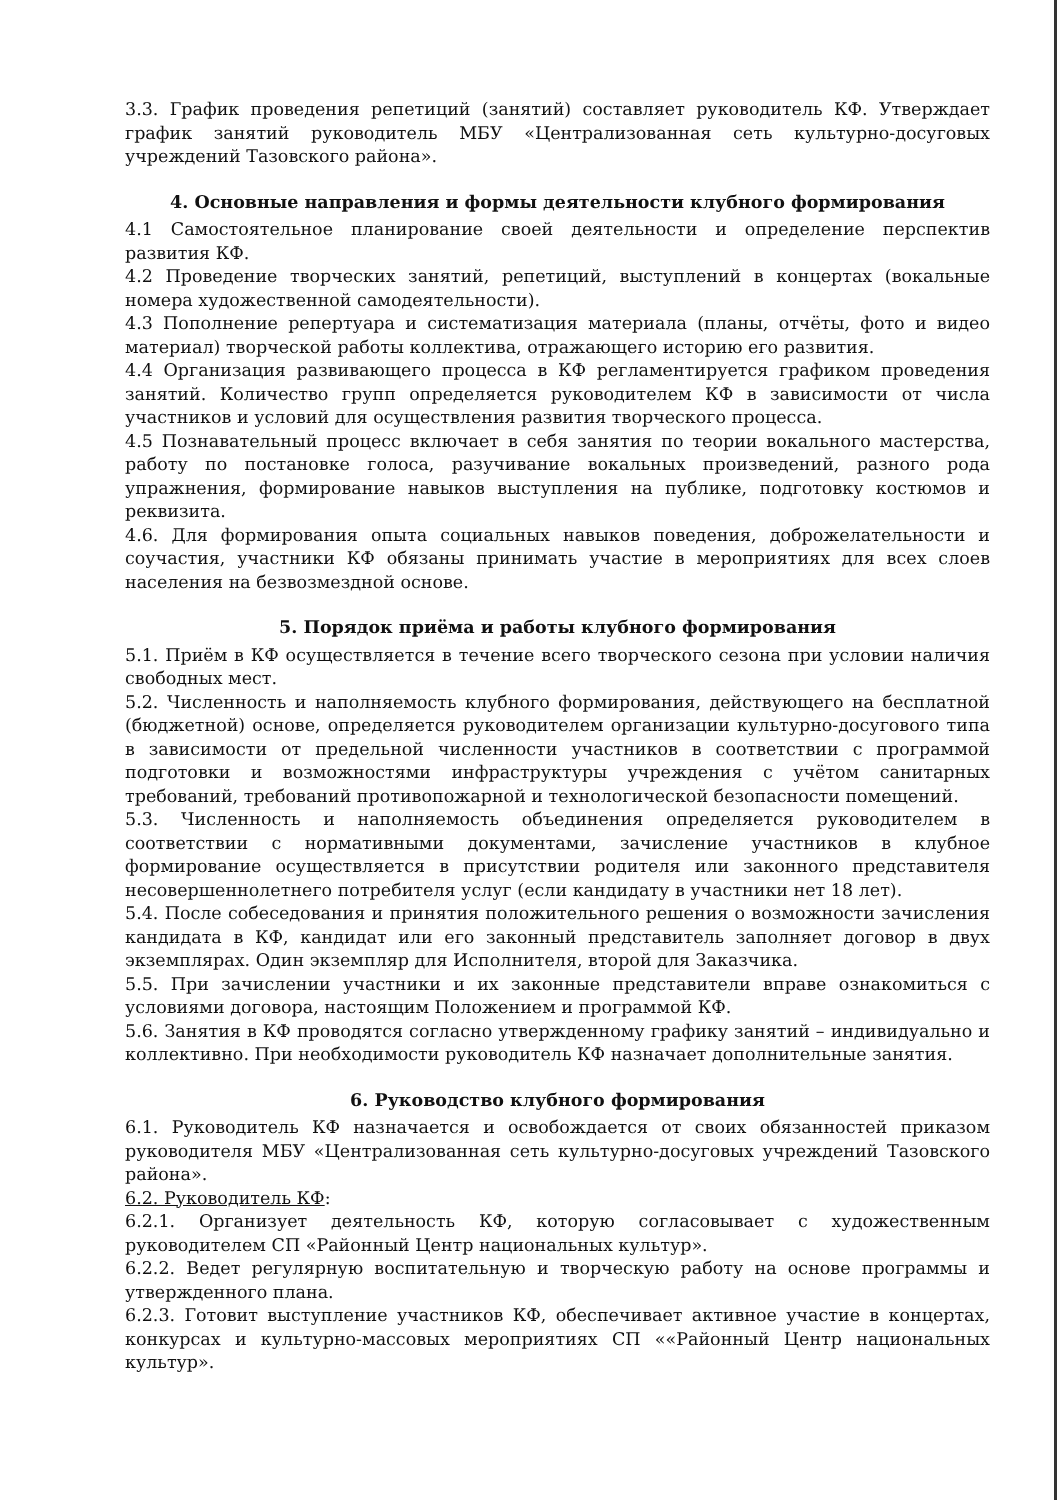3.3. График проведения репетиций (занятий) составляет руководитель КФ. Утверждает график занятий руководитель МБУ «Централизованная сеть культурно-досуговых учреждений Тазовского района».
4. Основные направления и формы деятельности клубного формирования
4.1 Самостоятельное планирование своей деятельности и определение перспектив развития КФ.
4.2 Проведение творческих занятий, репетиций, выступлений в концертах (вокальные номера художественной самодеятельности).
4.3 Пополнение репертуара и систематизация материала (планы, отчёты, фото и видео материал) творческой работы коллектива, отражающего историю его развития.
4.4 Организация развивающего процесса в КФ регламентируется графиком проведения занятий. Количество групп определяется руководителем КФ в зависимости от числа участников и условий для осуществления развития творческого процесса.
4.5 Познавательный процесс включает в себя занятия по теории вокального мастерства, работу по постановке голоса, разучивание вокальных произведений, разного рода упражнения, формирование навыков выступления на публике, подготовку костюмов и реквизита.
4.6. Для формирования опыта социальных навыков поведения, доброжелательности и соучастия, участники КФ обязаны принимать участие в мероприятиях для всех слоев населения на безвозмездной основе.
5. Порядок приёма и работы клубного формирования
5.1. Приём в КФ осуществляется в течение всего творческого сезона при условии наличия свободных мест.
5.2. Численность и наполняемость клубного формирования, действующего на бесплатной (бюджетной) основе, определяется руководителем организации культурно-досугового типа в зависимости от предельной численности участников в соответствии с программой подготовки и возможностями инфраструктуры учреждения с учётом санитарных требований, требований противопожарной и технологической безопасности помещений.
5.3. Численность и наполняемость объединения определяется руководителем в соответствии с нормативными документами, зачисление участников в клубное формирование осуществляется в присутствии родителя или законного представителя несовершеннолетнего потребителя услуг (если кандидату в участники нет 18 лет).
5.4. После собеседования и принятия положительного решения о возможности зачисления кандидата в КФ, кандидат или его законный представитель заполняет договор в двух экземплярах. Один экземпляр для Исполнителя, второй для Заказчика.
5.5. При зачислении участники и их законные представители вправе ознакомиться с условиями договора, настоящим Положением и программой КФ.
5.6. Занятия в КФ проводятся согласно утвержденному графику занятий – индивидуально и коллективно. При необходимости руководитель КФ назначает дополнительные занятия.
6. Руководство клубного формирования
6.1. Руководитель КФ назначается и освобождается от своих обязанностей приказом руководителя МБУ «Централизованная сеть культурно-досуговых учреждений Тазовского района».
6.2. Руководитель КФ:
6.2.1. Организует деятельность КФ, которую согласовывает с художественным руководителем СП «Районный Центр национальных культур».
6.2.2. Ведет регулярную воспитательную и творческую работу на основе программы и утвержденного плана.
6.2.3. Готовит выступление участников КФ, обеспечивает активное участие в концертах, конкурсах и культурно-массовых мероприятиях СП ««Районный Центр национальных культур».